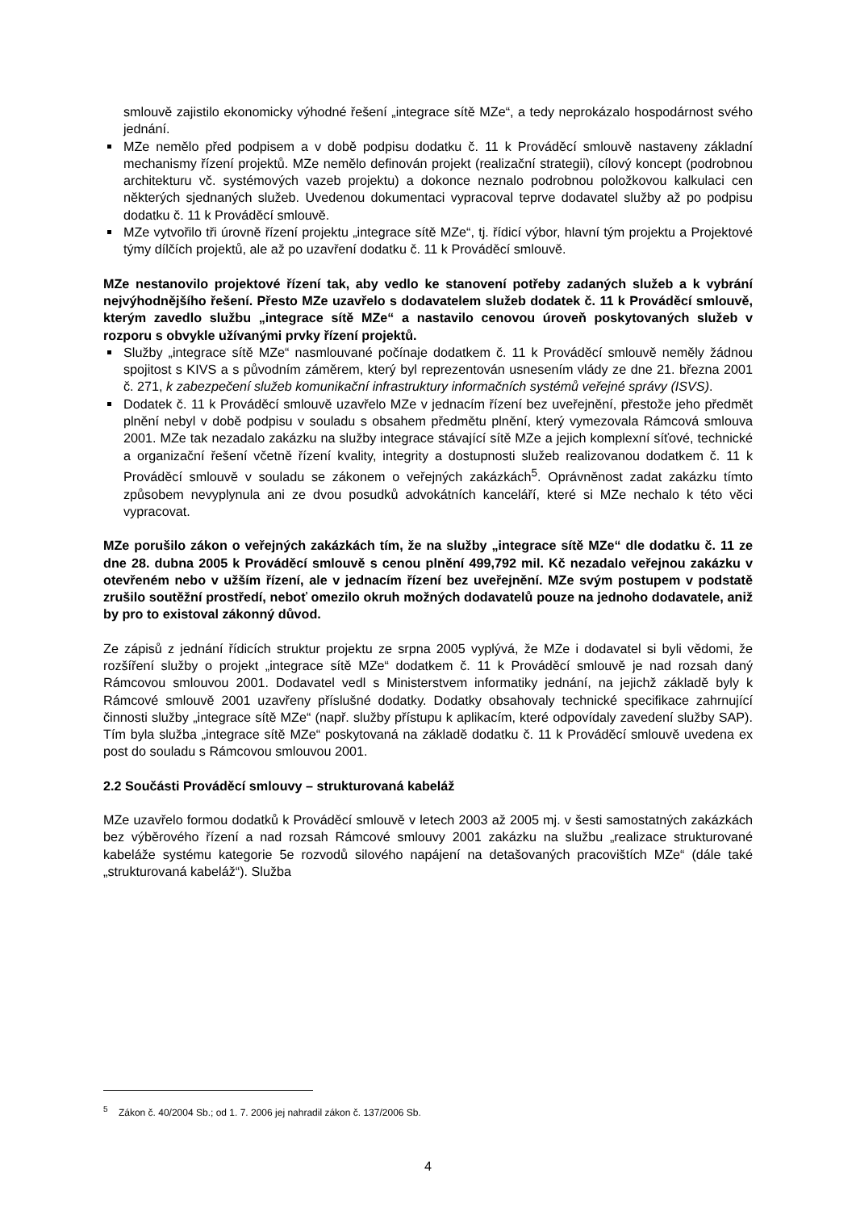smlouvě zajistilo ekonomicky výhodné řešení „integrace sítě MZe“, a tedy neprokázalo hospodárnost svého jednání.
MZe nemělo před podpisem a v době podpisu dodatku č. 11 k Prováděcí smlouvě nastaveny základní mechanismy řízení projektů. MZe nemělo definován projekt (realizační strategii), cílový koncept (podrobnou architekturu vč. systémových vazeb projektu) a dokonce neznalo podrobnou položkovou kalkulaci cen některých sjednaných služeb. Uvedenou dokumentaci vypracoval teprve dodavatel služby až po podpisu dodatku č. 11 k Prováděcí smlouvě.
MZe vytvořilo tři úrovně řízení projektu „integrace sítě MZe“, tj. řídicí výbor, hlavní tým projektu a Projektové týmy dílčích projektů, ale až po uzavření dodatku č. 11 k Prováděcí smlouvě.
MZe nestanovilo projektové řízení tak, aby vedlo ke stanovení potřeby zadaných služeb a k vybrání nejvýhodnějšího řešení. Přesto MZe uzavřelo s dodavatelem služeb dodatek č. 11 k Prováděcí smlouvě, kterým zavedlo službu „integrace sítě MZe“ a nastavilo cenovou úroveň poskytovaných služeb v rozporu s obvykle užívanými prvky řízení projektů.
Služby „integrace sítě MZe“ nasmlouvané počínaje dodatkem č. 11 k Prováděcí smlouvě neměly žádnou spojitost s KIVS a s původním záměrem, který byl reprezentován usnesením vlády ze dne 21. března 2001 č. 271, k zabezpečení služeb komunikační infrastruktury informačních systémů veřejné správy (ISVS).
Dodatek č. 11 k Prováděcí smlouvě uzavřelo MZe v jednacím řízení bez uveřejnění, přestože jeho předmět plnění nebyl v době podpisu v souladu s obsahem předmětu plnění, který vymezovala Rámcová smlouva 2001. MZe tak nezadalo zakázku na služby integrace stávající sítě MZe a jejich komplexní síťové, technické a organizační řešení včetně řízení kvality, integrity a dostupnosti služeb realizovanou dodatkem č. 11 k Prováděcí smlouvě v souladu se zákonem o veřejných zakázkách<sup>5</sup>. Oprávněnost zadat zakázku tímto způsobem nevyplynula ani ze dvou posudků advokátních kanceláří, které si MZe nechalo k této věci vypracovat.
MZe porušilo zákon o veřejných zakázkách tím, že na služby „integrace sítě MZe“ dle dodatku č. 11 ze dne 28. dubna 2005 k Prováděcí smlouvě s cenou plnění 499,792 mil. Kč nezadalo veřejnou zakázku v otevřeném nebo v užším řízení, ale v jednacím řízení bez uveřejnění. MZe svým postupem v podstatě zrušilo soutěžní prostředí, neboť omezilo okruh možných dodavatelů pouze na jednoho dodavatele, aniž by pro to existoval zákonný důvod.
Ze zápisů z jednání řídicích struktur projektu ze srpna 2005 vyplývá, že MZe i dodavatel si byli vědomi, že rozšíření služby o projekt „integrace sítě MZe“ dodatkem č. 11 k Prováděcí smlouvě je nad rozsah daný Rámcovou smlouvou 2001. Dodavatel vedl s Ministerstvem informatiky jednání, na jejichž základě byly k Rámcové smlouvě 2001 uzavřeny příslušné dodatky. Dodatky obsahovaly technické specifikace zahrnující činnosti služby „integrace sítě MZe“ (např. služby přístupu k aplikacím, které odpovídaly zavedení služby SAP). Tím byla služba „integrace sítě MZe“ poskytovaná na základě dodatku č. 11 k Prováděcí smlouvě uvedena ex post do souladu s Rámcovou smlouvou 2001.
2.2 Součásti Prováděcí smlouvy – strukturovaná kabeláž
MZe uzavřelo formou dodatků k Prováděcí smlouvě v letech 2003 až 2005 mj. v šesti samostatných zakázkách bez výběrového řízení a nad rozsah Rámcové smlouvy 2001 zakázku na službu „realizace strukturované kabeláže systému kategorie 5e rozvodů silového napájení na detašovaných pracovištích MZe“ (dále také „strukturovaná kabeláž“). Služba
<sup>5</sup> Zákon č. 40/2004 Sb.; od 1. 7. 2006 jej nahradil zákon č. 137/2006 Sb.
4